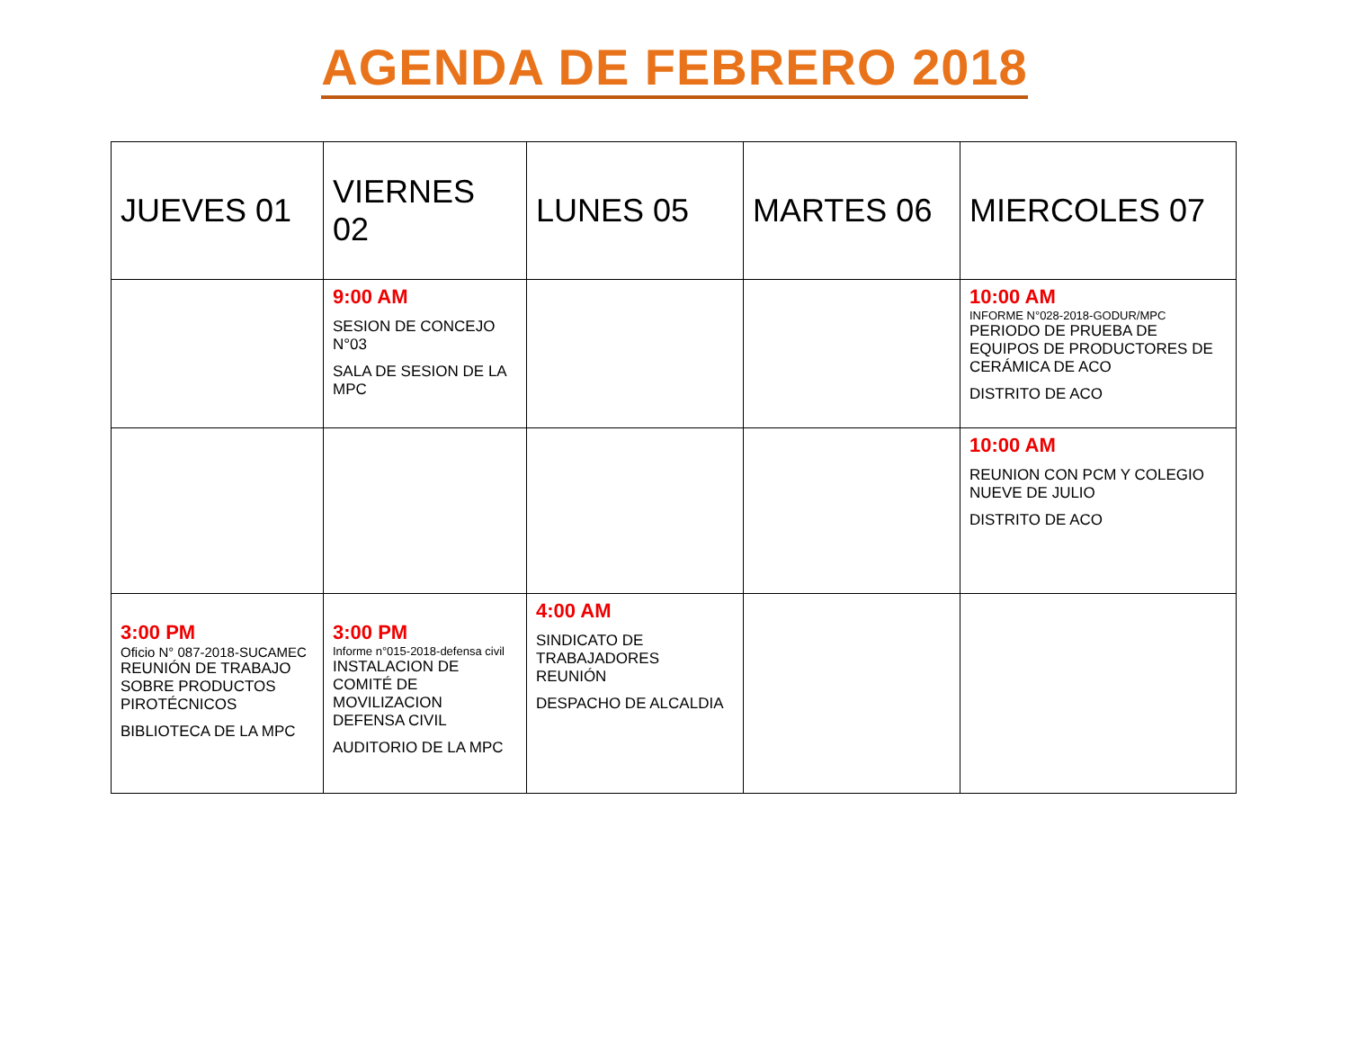AGENDA DE FEBRERO 2018
| JUEVES 01 | VIERNES 02 | LUNES 05 | MARTES 06 | MIERCOLES 07 |
| --- | --- | --- | --- | --- |
| | 9:00 AM SESION DE CONCEJO N°03 SALA DE SESION DE LA MPC | | | 10:00 AM INFORME N°028-2018-GODUR/MPC PERIODO DE PRUEBA DE EQUIPOS DE PRODUCTORES DE CERÁMICA DE ACO DISTRITO DE ACO |
| | | | | 10:00 AM REUNION CON PCM Y COLEGIO NUEVE DE JULIO DISTRITO DE ACO |
| 3:00 PM Oficio N° 087-2018-SUCAMEC REUNIÓN DE TRABAJO SOBRE PRODUCTOS PIROTÉCNICOS BIBLIOTECA DE LA MPC | 3:00 PM Informe n°015-2018-defensa civil INSTALACION DE COMITÉ DE MOVILIZACION DEFENSA CIVIL AUDITORIO DE LA MPC | 4:00 AM SINDICATO DE TRABAJADORES REUNIÓN DESPACHO DE ALCALDIA | | |